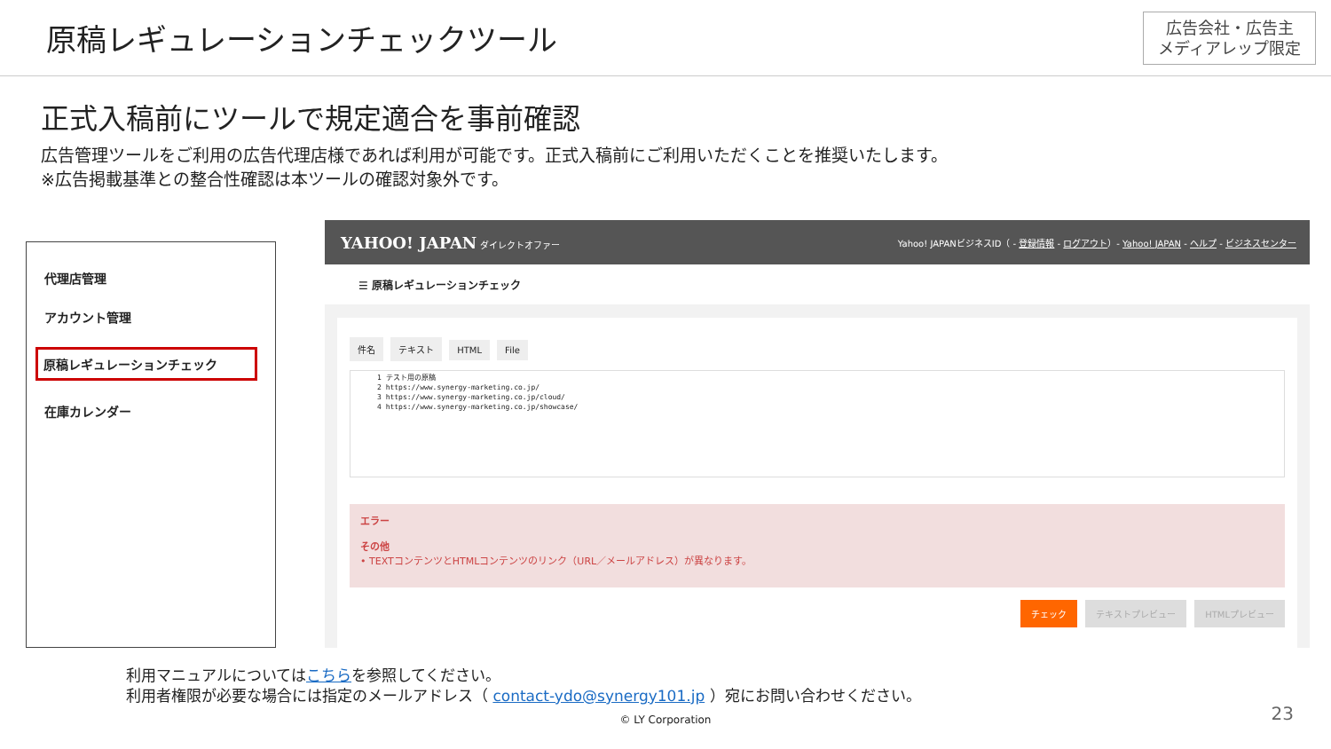原稿レギュレーションチェックツール
広告会社・広告主
メディアレップ限定
正式入稿前にツールで規定適合を事前確認
広告管理ツールをご利用の広告代理店様であれば利用が可能です。正式入稿前にご利用いただくことを推奨いたします。
※広告掲載基準との整合性確認は本ツールの確認対象外です。
代理店管理
アカウント管理
原稿レギュレーションチェック
在庫カレンダー
YAHOO! JAPAN ダイレクトオファー Yahoo! JAPANビジネスID（ - 登録情報 - ログアウト）- Yahoo! JAPAN - ヘルプ - ビジネスセンター
☰ 原稿レギュレーションチェック
件名 テキスト HTML File
1 テスト用の原稿
2 https://www.synergy-marketing.co.jp/
3 https://www.synergy-marketing.co.jp/cloud/
4 https://www.synergy-marketing.co.jp/showcase/
エラー
その他
• TEXTコンテンツとHTMLコンテンツのリンク（URL／メールアドレス）が異なります。
チェック テキストプレビュー HTMLプレビュー
利用マニュアルについてはこちらを参照してください。
利用者権限が必要な場合には指定のメールアドレス（ contact-ydo@synergy101.jp ）宛にお問い合わせください。
© LY Corporation 23